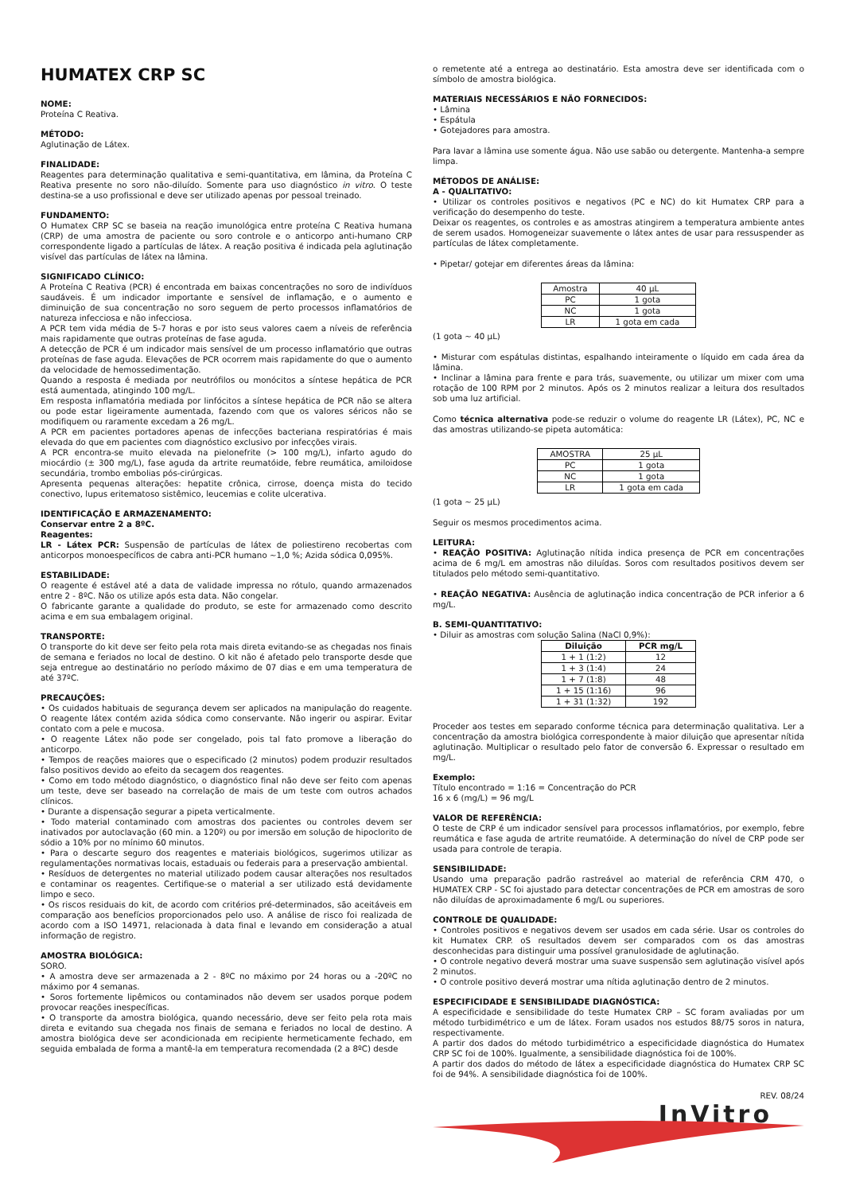HUMATEX CRP SC
NOME:
Proteína C Reativa.
MÉTODO:
Aglutinação de Látex.
FINALIDADE:
Reagentes para determinação qualitativa e semi-quantitativa, em lâmina, da Proteína C Reativa presente no soro não-diluído. Somente para uso diagnóstico in vitro. O teste destina-se a uso profissional e deve ser utilizado apenas por pessoal treinado.
FUNDAMENTO:
O Humatex CRP SC se baseia na reação imunológica entre proteína C Reativa humana (CRP) de uma amostra de paciente ou soro controle e o anticorpo anti-humano CRP correspondente ligado a partículas de látex. A reação positiva é indicada pela aglutinação visível das partículas de látex na lâmina.
SIGNIFICADO CLÍNICO:
A Proteína C Reativa (PCR) é encontrada em baixas concentrações no soro de indivíduos saudáveis. É um indicador importante e sensível de inflamação, e o aumento e diminuição de sua concentração no soro seguem de perto processos inflamatórios de natureza infecciosa e não infecciosa.
A PCR tem vida média de 5-7 horas e por isto seus valores caem a níveis de referência mais rapidamente que outras proteínas de fase aguda.
A detecção de PCR é um indicador mais sensível de um processo inflamatório que outras proteínas de fase aguda. Elevações de PCR ocorrem mais rapidamente do que o aumento da velocidade de hemossedimentação.
Quando a resposta é mediada por neutrófilos ou monócitos a síntese hepática de PCR está aumentada, atingindo 100 mg/L.
Em resposta inflamatória mediada por linfócitos a síntese hepática de PCR não se altera ou pode estar ligeiramente aumentada, fazendo com que os valores séricos não se modifiquem ou raramente excedam a 26 mg/L.
A PCR em pacientes portadores apenas de infecções bacteriana respiratórias é mais elevada do que em pacientes com diagnóstico exclusivo por infecções virais.
A PCR encontra-se muito elevada na pielonefrite (> 100 mg/L), infarto agudo do miocárdio (± 300 mg/L), fase aguda da artrite reumatóide, febre reumática, amiloidose secundária, trombo embolias pós-cirúrgicas.
Apresenta pequenas alterações: hepatite crônica, cirrose, doença mista do tecido conectivo, lupus eritematoso sistêmico, leucemias e colite ulcerativa.
IDENTIFICAÇÃO E ARMAZENAMENTO:
Conservar entre 2 a 8ºC.
Reagentes:
LR - Látex PCR: Suspensão de partículas de látex de poliestireno recobertas com anticorpos monoespecíficos de cabra anti-PCR humano ~1,0 %; Azida sódica 0,095%.
ESTABILIDADE:
O reagente é estável até a data de validade impressa no rótulo, quando armazenados entre 2 - 8ºC. Não os utilize após esta data. Não congelar.
O fabricante garante a qualidade do produto, se este for armazenado como descrito acima e em sua embalagem original.
TRANSPORTE:
O transporte do kit deve ser feito pela rota mais direta evitando-se as chegadas nos finais de semana e feriados no local de destino. O kit não é afetado pelo transporte desde que seja entregue ao destinatário no período máximo de 07 dias e em uma temperatura de até 37ºC.
PRECAUÇÕES:
• Os cuidados habituais de segurança devem ser aplicados na manipulação do reagente. O reagente látex contém azida sódica como conservante. Não ingerir ou aspirar. Evitar contato com a pele e mucosa.
• O reagente Látex não pode ser congelado, pois tal fato promove a liberação do anticorpo.
• Tempos de reações maiores que o especificado (2 minutos) podem produzir resultados falso positivos devido ao efeito da secagem dos reagentes.
• Como em todo método diagnóstico, o diagnóstico final não deve ser feito com apenas um teste, deve ser baseado na correlação de mais de um teste com outros achados clínicos.
• Durante a dispensação segurar a pipeta verticalmente.
• Todo material contaminado com amostras dos pacientes ou controles devem ser inativados por autoclavação (60 min. a 120º) ou por imersão em solução de hipoclorito de sódio a 10% por no mínimo 60 minutos.
• Para o descarte seguro dos reagentes e materiais biológicos, sugerimos utilizar as regulamentações normativas locais, estaduais ou federais para a preservação ambiental.
• Resíduos de detergentes no material utilizado podem causar alterações nos resultados e contaminar os reagentes. Certifique-se o material a ser utilizado está devidamente limpo e seco.
• Os riscos residuais do kit, de acordo com critérios pré-determinados, são aceitáveis em comparação aos benefícios proporcionados pelo uso. A análise de risco foi realizada de acordo com a ISO 14971, relacionada à data final e levando em consideração a atual informação de registro.
AMOSTRA BIOLÓGICA:
SORO.
• A amostra deve ser armazenada a 2 - 8ºC no máximo por 24 horas ou a -20ºC no máximo por 4 semanas.
• Soros fortemente lipêmicos ou contaminados não devem ser usados porque podem provocar reações inespecíficas.
• O transporte da amostra biológica, quando necessário, deve ser feito pela rota mais direta e evitando sua chegada nos finais de semana e feriados no local de destino. A amostra biológica deve ser acondicionada em recipiente hermeticamente fechado, em seguida embalada de forma a mantê-la em temperatura recomendada (2 a 8ºC) desde
o remetente até a entrega ao destinatário. Esta amostra deve ser identificada com o símbolo de amostra biológica.
MATERIAIS NECESSÁRIOS E NÃO FORNECIDOS:
• Lâmina
• Espátula
• Gotejadores para amostra.
Para lavar a lâmina use somente água. Não use sabão ou detergente. Mantenha-a sempre limpa.
MÉTODOS DE ANÁLISE:
A - QUALITATIVO:
• Utilizar os controles positivos e negativos (PC e NC) do kit Humatex CRP para a verificação do desempenho do teste.
Deixar os reagentes, os controles e as amostras atingirem a temperatura ambiente antes de serem usados. Homogeneizar suavemente o látex antes de usar para ressuspender as partículas de látex completamente.
• Pipetar/ gotejar em diferentes áreas da lâmina:
| Amostra | 40 µL |
| PC | 1 gota |
| NC | 1 gota |
| LR | 1 gota em cada |
(1 gota ~ 40 µL)
• Misturar com espátulas distintas, espalhando inteiramente o líquido em cada área da lâmina.
• Inclinar a lâmina para frente e para trás, suavemente, ou utilizar um mixer com uma rotação de 100 RPM por 2 minutos. Após os 2 minutos realizar a leitura dos resultados sob uma luz artificial.
Como técnica alternativa pode-se reduzir o volume do reagente LR (Látex), PC, NC e das amostras utilizando-se pipeta automática:
| AMOSTRA | 25 µL |
| PC | 1 gota |
| NC | 1 gota |
| LR | 1 gota em cada |
(1 gota ~ 25 µL)
Seguir os mesmos procedimentos acima.
LEITURA:
• REAÇÃO POSITIVA: Aglutinação nítida indica presença de PCR em concentrações acima de 6 mg/L em amostras não diluídas. Soros com resultados positivos devem ser titulados pelo método semi-quantitativo.
• REAÇÃO NEGATIVA: Ausência de aglutinação indica concentração de PCR inferior a 6 mg/L.
B. SEMI-QUANTITATIVO:
• Diluir as amostras com solução Salina (NaCl 0,9%):
| Diluição | PCR mg/L |
| --- | --- |
| 1 + 1 (1:2) | 12 |
| 1 + 3 (1:4) | 24 |
| 1 + 7 (1:8) | 48 |
| 1 + 15 (1:16) | 96 |
| 1 + 31 (1:32) | 192 |
Proceder aos testes em separado conforme técnica para determinação qualitativa. Ler a concentração da amostra biológica correspondente à maior diluição que apresentar nítida aglutinação. Multiplicar o resultado pelo fator de conversão 6. Expressar o resultado em mg/L.
Exemplo:
Título encontrado = 1:16 = Concentração do PCR
16 x 6 (mg/L) = 96 mg/L
VALOR DE REFERÊNCIA:
O teste de CRP é um indicador sensível para processos inflamatórios, por exemplo, febre reumática e fase aguda de artrite reumatóide. A determinação do nível de CRP pode ser usada para controle de terapia.
SENSIBILIDADE:
Usando uma preparação padrão rastreável ao material de referência CRM 470, o HUMATEX CRP - SC foi ajustado para detectar concentrações de PCR em amostras de soro não diluídas de aproximadamente 6 mg/L ou superiores.
CONTROLE DE QUALIDADE:
• Controles positivos e negativos devem ser usados em cada série. Usar os controles do kit Humatex CRP. oS resultados devem ser comparados com os das amostras desconhecidas para distinguir uma possível granulosidade de aglutinação.
• O controle negativo deverá mostrar uma suave suspensão sem aglutinação visível após 2 minutos.
• O controle positivo deverá mostrar uma nítida aglutinação dentro de 2 minutos.
ESPECIFICIDADE E SENSIBILIDADE DIAGNÓSTICA:
A especificidade e sensibilidade do teste Humatex CRP – SC foram avaliadas por um método turbidimétrico e um de látex. Foram usados nos estudos 88/75 soros in natura, respectivamente.
A partir dos dados do método turbidimétrico a especificidade diagnóstica do Humatex CRP SC foi de 100%. Igualmente, a sensibilidade diagnóstica foi de 100%.
A partir dos dados do método de látex a especificidade diagnóstica do Humatex CRP SC foi de 94%. A sensibilidade diagnóstica foi de 100%.
REV. 08/24
InVitro